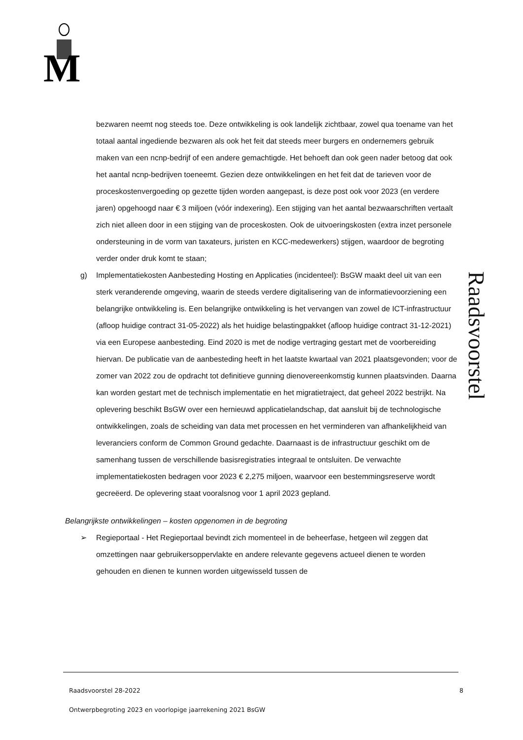M
Raadsvoorstel
bezwaren neemt nog steeds toe. Deze ontwikkeling is ook landelijk zichtbaar, zowel qua toename van het totaal aantal ingediende bezwaren als ook het feit dat steeds meer burgers en ondernemers gebruik maken van een ncnp-bedrijf of een andere gemachtigde. Het behoeft dan ook geen nader betoog dat ook het aantal ncnp-bedrijven toeneemt. Gezien deze ontwikkelingen en het feit dat de tarieven voor de proceskostenvergoeding op gezette tijden worden aangepast, is deze post ook voor 2023 (en verdere jaren) opgehoogd naar € 3 miljoen (vóór indexering). Een stijging van het aantal bezwaarschriften vertaalt zich niet alleen door in een stijging van de proceskosten. Ook de uitvoeringskosten (extra inzet personele ondersteuning in de vorm van taxateurs, juristen en KCC-medewerkers) stijgen, waardoor de begroting verder onder druk komt te staan;
g) Implementatiekosten Aanbesteding Hosting en Applicaties (incidenteel): BsGW maakt deel uit van een sterk veranderende omgeving, waarin de steeds verdere digitalisering van de informatievoorziening een belangrijke ontwikkeling is. Een belangrijke ontwikkeling is het vervangen van zowel de ICT-infrastructuur (afloop huidige contract 31-05-2022) als het huidige belastingpakket (afloop huidige contract 31-12-2021) via een Europese aanbesteding. Eind 2020 is met de nodige vertraging gestart met de voorbereiding hiervan. De publicatie van de aanbesteding heeft in het laatste kwartaal van 2021 plaatsgevonden; voor de zomer van 2022 zou de opdracht tot definitieve gunning dienovereenkomstig kunnen plaatsvinden. Daarna kan worden gestart met de technisch implementatie en het migratietraject, dat geheel 2022 bestrijkt. Na oplevering beschikt BsGW over een hernieuwd applicatielandschap, dat aansluit bij de technologische ontwikkelingen, zoals de scheiding van data met processen en het verminderen van afhankelijkheid van leveranciers conform de Common Ground gedachte. Daarnaast is de infrastructuur geschikt om de samenhang tussen de verschillende basisregistraties integraal te ontsluiten. De verwachte implementatiekosten bedragen voor 2023 € 2,275 miljoen, waarvoor een bestemmingsreserve wordt gecreëerd. De oplevering staat vooralsnog voor 1 april 2023 gepland.
Belangrijkste ontwikkelingen – kosten opgenomen in de begroting
➢ Regieportaal - Het Regieportaal bevindt zich momenteel in de beheerfase, hetgeen wil zeggen dat omzettingen naar gebruikersoppervlakte en andere relevante gegevens actueel dienen te worden gehouden en dienen te kunnen worden uitgewisseld tussen de
Raadsvoorstel 28-2022 8
Ontwerpbegroting 2023 en voorlopige jaarrekening 2021 BsGW